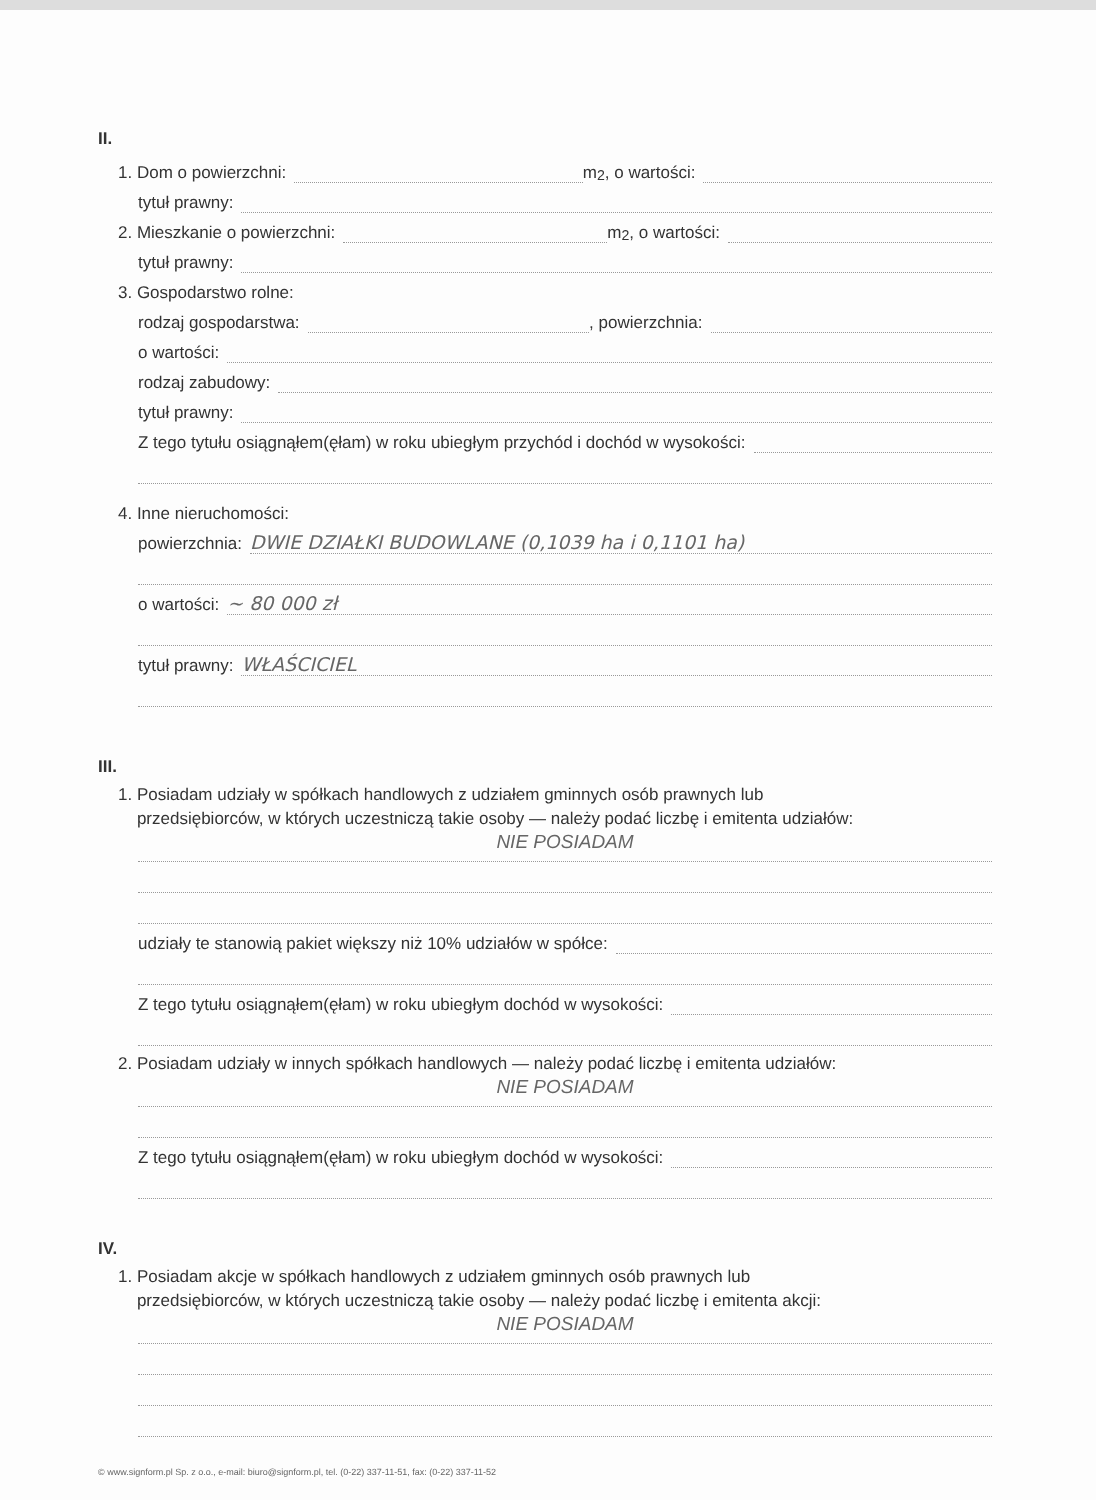II.
1. Dom o powierzchni: m<sup>2</sup>, o wartości:
tytuł prawny:
2. Mieszkanie o powierzchni: m<sup>2</sup>, o wartości:
tytuł prawny:
3. Gospodarstwo rolne:
rodzaj gospodarstwa: , powierzchnia:
o wartości:
rodzaj zabudowy:
tytuł prawny:
Z tego tytułu osiągnąłem(ęłam) w roku ubiegłym przychód i dochód w wysokości:
4. Inne nieruchomości:
powierzchnia: DWIE DZIAŁKI BUDOWLANE (0,1039 ha i 0,1101 ha)
o wartości: ~ 80 000 zł
tytuł prawny: WŁAŚCICIEL
III.
1. Posiadam udziały w spółkach handlowych z udziałem gminnych osób prawnych lub
przedsiębiorców, w których uczestniczą takie osoby — należy podać liczbę i emitenta udziałów:
NIE POSIADAM
udziały te stanowią pakiet większy niż 10% udziałów w spółce:
Z tego tytułu osiągnąłem(ęłam) w roku ubiegłym dochód w wysokości:
2. Posiadam udziały w innych spółkach handlowych — należy podać liczbę i emitenta udziałów:
NIE POSIADAM
Z tego tytułu osiągnąłem(ęłam) w roku ubiegłym dochód w wysokości:
IV.
1. Posiadam akcje w spółkach handlowych z udziałem gminnych osób prawnych lub
przedsiębiorców, w których uczestniczą takie osoby — należy podać liczbę i emitenta akcji:
NIE POSIADAM
© www.signform.pl Sp. z o.o., e-mail: biuro@signform.pl, tel. (0-22) 337-11-51, fax: (0-22) 337-11-52